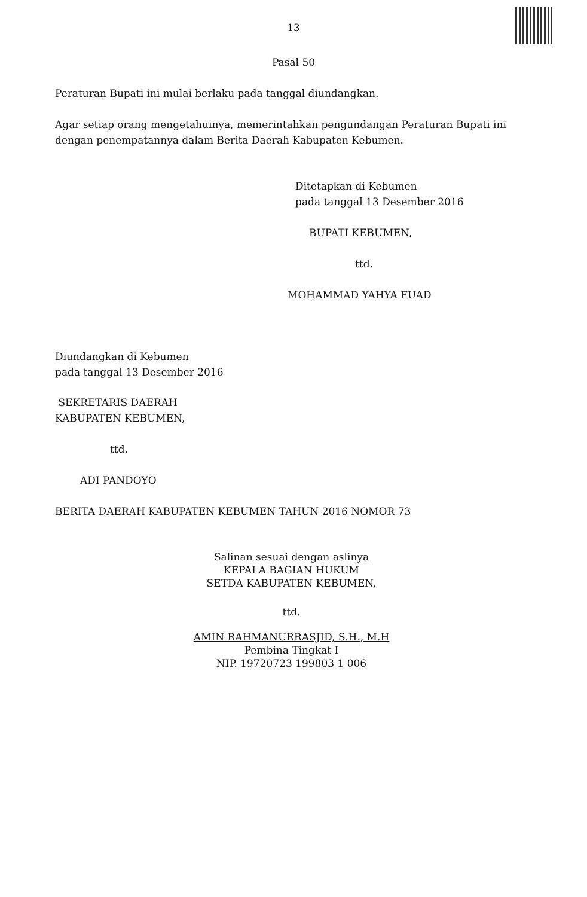13
Pasal 50
Peraturan Bupati ini mulai berlaku pada tanggal diundangkan.
Agar setiap orang mengetahuinya, memerintahkan pengundangan Peraturan Bupati ini dengan penempatannya dalam Berita Daerah Kabupaten Kebumen.
Ditetapkan di Kebumen
pada tanggal 13 Desember 2016
BUPATI KEBUMEN,
ttd.
MOHAMMAD YAHYA FUAD
Diundangkan di Kebumen
pada tanggal 13 Desember 2016
SEKRETARIS DAERAH
KABUPATEN KEBUMEN,
ttd.
ADI PANDOYO
BERITA DAERAH KABUPATEN KEBUMEN TAHUN 2016 NOMOR 73
Salinan sesuai dengan aslinya
KEPALA BAGIAN HUKUM
SETDA KABUPATEN KEBUMEN,
ttd.
AMIN RAHMANURRASJID, S.H., M.H
Pembina Tingkat I
NIP. 19720723 199803 1 006